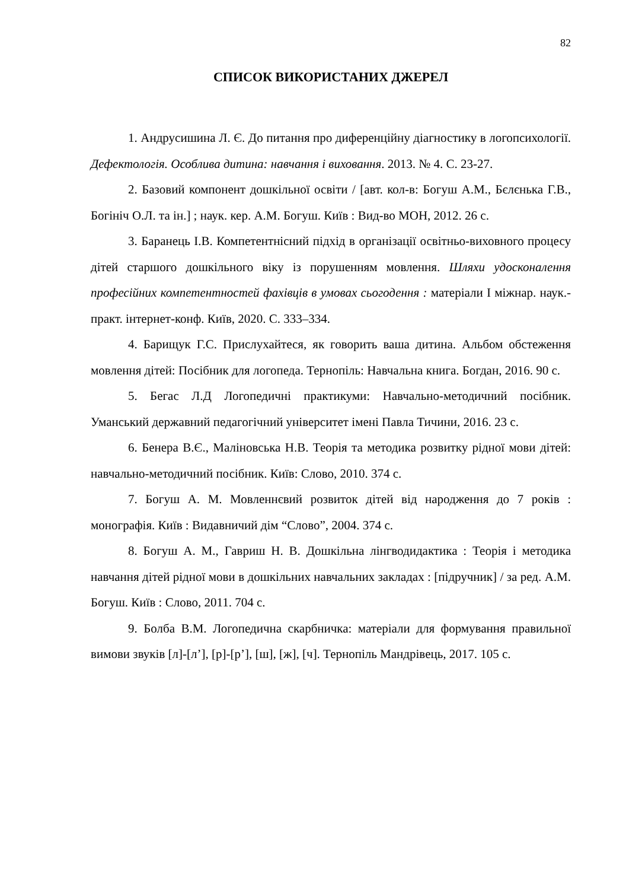82
СПИСОК ВИКОРИСТАНИХ ДЖЕРЕЛ
1. Андрусишина Л. Є. До питання про диференційну діагностику в логопсихології. Дефектологія. Особлива дитина: навчання і виховання. 2013. № 4. С. 23-27.
2. Базовий компонент дошкільної освіти / [авт. кол-в: Богуш А.М., Бєлєнька Г.В., Богініч О.Л. та ін.] ; наук. кер. А.М. Богуш. Київ : Вид-во МОН, 2012. 26 с.
3. Баранець І.В. Компетентнісний підхід в організації освітньо-виховного процесу дітей старшого дошкільного віку із порушенням мовлення. Шляхи удосконалення професійних компетентностей фахівців в умовах сьогодення : матеріали I міжнар. наук.-практ. інтернет-конф. Київ, 2020. С. 333–334.
4. Барищук Г.С. Прислухайтеся, як говорить ваша дитина. Альбом обстеження мовлення дітей: Посібник для логопеда. Тернопіль: Навчальна книга. Богдан, 2016. 90 с.
5. Бегас Л.Д Логопедичні практикуми: Навчально-методичний посібник. Уманський державний педагогічний університет імені Павла Тичини, 2016. 23 с.
6. Бенера В.Є., Маліновська Н.В. Теорія та методика розвитку рідної мови дітей: навчально-методичний посібник. Київ: Слово, 2010. 374 с.
7. Богуш А. М. Мовленнєвий розвиток дітей від народження до 7 років : монографія. Київ : Видавничий дім “Слово”, 2004. 374 с.
8. Богуш А. М., Гавриш Н. В. Дошкільна лінгводидактика : Теорія і методика навчання дітей рідної мови в дошкільних навчальних закладах : [підручник] / за ред. А.М. Богуш. Київ : Слово, 2011. 704 с.
9. Болба В.М. Логопедична скарбничка: матеріали для формування правильної вимови звуків [л]-[л’], [р]-[р’], [ш], [ж], [ч]. Тернопіль Мандрівець, 2017. 105 с.